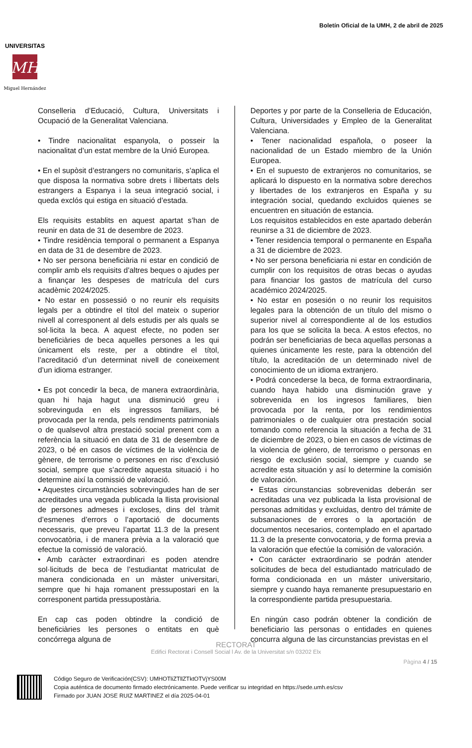Boletín Oficial de la UMH, 2 de abril de 2025
MH
UNIVERSITAS
Miguel Hernández
Conselleria d’Educació, Cultura, Universitats i Ocupació de la Generalitat Valenciana.
• Tindre nacionalitat espanyola, o posseir la nacionalitat d’un estat membre de la Unió Europea.
• En el supòsit d’estrangers no comunitaris, s’aplica el que disposa la normativa sobre drets i llibertats dels estrangers a Espanya i la seua integració social, i queda exclós qui estiga en situació d’estada.
Els requisits establits en aquest apartat s’han de reunir en data de 31 de desembre de 2023.
• Tindre residència temporal o permanent a Espanya en data de 31 de desembre de 2023.
• No ser persona beneficiària ni estar en condició de complir amb els requisits d’altres beques o ajudes per a finançar les despeses de matrícula del curs acadèmic 2024/2025.
• No estar en possessió o no reunir els requisits legals per a obtindre el títol del mateix o superior nivell al corresponent al dels estudis per als quals se sol·licita la beca. A aquest efecte, no poden ser beneficiàries de beca aquelles persones a les qui únicament els reste, per a obtindre el títol, l’acreditació d’un determinat nivell de coneixement d’un idioma estranger.
• Es pot concedir la beca, de manera extraordinària, quan hi haja hagut una disminució greu i sobrevinguda en els ingressos familiars, bé provocada per la renda, pels rendiments patrimonials o de qualsevol altra prestació social prenent com a referència la situació en data de 31 de desembre de 2023, o bé en casos de víctimes de la violència de gènere, de terrorisme o persones en risc d’exclusió social, sempre que s’acredite aquesta situació i ho determine així la comissió de valoració.
• Aquestes circumstàncies sobrevingudes han de ser acreditades una vegada publicada la llista provisional de persones admeses i excloses, dins del tràmit d’esmenes d’errors o l’aportació de documents necessaris, que preveu l’apartat 11.3 de la present convocatòria, i de manera prèvia a la valoració que efectue la comissió de valoració.
• Amb caràcter extraordinari es poden atendre sol·licituds de beca de l’estudiantat matriculat de manera condicionada en un màster universitari, sempre que hi haja romanent pressupostari en la corresponent partida pressupostària.
En cap cas poden obtindre la condició de beneficiàries les persones o entitats en què concórrega alguna de
Deportes y por parte de la Conselleria de Educación, Cultura, Universidades y Empleo de la Generalitat Valenciana.
• Tener nacionalidad española, o poseer la nacionalidad de un Estado miembro de la Unión Europea.
• En el supuesto de extranjeros no comunitarios, se aplicará lo dispuesto en la normativa sobre derechos y libertades de los extranjeros en España y su integración social, quedando excluidos quienes se encuentren en situación de estancia.
Los requisitos establecidos en este apartado deberán reunirse a 31 de diciembre de 2023.
• Tener residencia temporal o permanente en España a 31 de diciembre de 2023.
• No ser persona beneficiaria ni estar en condición de cumplir con los requisitos de otras becas o ayudas para financiar los gastos de matrícula del curso académico 2024/2025.
• No estar en posesión o no reunir los requisitos legales para la obtención de un título del mismo o superior nivel al correspondiente al de los estudios para los que se solicita la beca. A estos efectos, no podrán ser beneficiarias de beca aquellas personas a quienes únicamente les reste, para la obtención del título, la acreditación de un determinado nivel de conocimiento de un idioma extranjero.
• Podrá concederse la beca, de forma extraordinaria, cuando haya habido una disminución grave y sobrevenida en los ingresos familiares, bien provocada por la renta, por los rendimientos patrimoniales o de cualquier otra prestación social tomando como referencia la situación a fecha de 31 de diciembre de 2023, o bien en casos de víctimas de la violencia de género, de terrorismo o personas en riesgo de exclusión social, siempre y cuando se acredite esta situación y así lo determine la comisión de valoración.
• Estas circunstancias sobrevenidas deberán ser acreditadas una vez publicada la lista provisional de personas admitidas y excluidas, dentro del trámite de subsanaciones de errores o la aportación de documentos necesarios, contemplado en el apartado 11.3 de la presente convocatoria, y de forma previa a la valoración que efectúe la comisión de valoración.
• Con carácter extraordinario se podrán atender solicitudes de beca del estudiantado matriculado de forma condicionada en un máster universitario, siempre y cuando haya remanente presupuestario en la correspondiente partida presupuestaria.
En ningún caso podrán obtener la condición de beneficiario las personas o entidades en quienes concurra alguna de las circunstancias previstas en el
RECTORAT
Edifici Rectorat i Consell Social l Av. de la Universitat s/n 03202 Elx
Pàgina 4 / 15
Código Seguro de Verificación(CSV): UMHOTliZTllZTktOTVjYS00M
Copia auténtica de documento firmado electrónicamente. Puede verificar su integridad en https://sede.umh.es/csv
Firmado por JUAN JOSE RUIZ MARTINEZ el día 2025-04-01